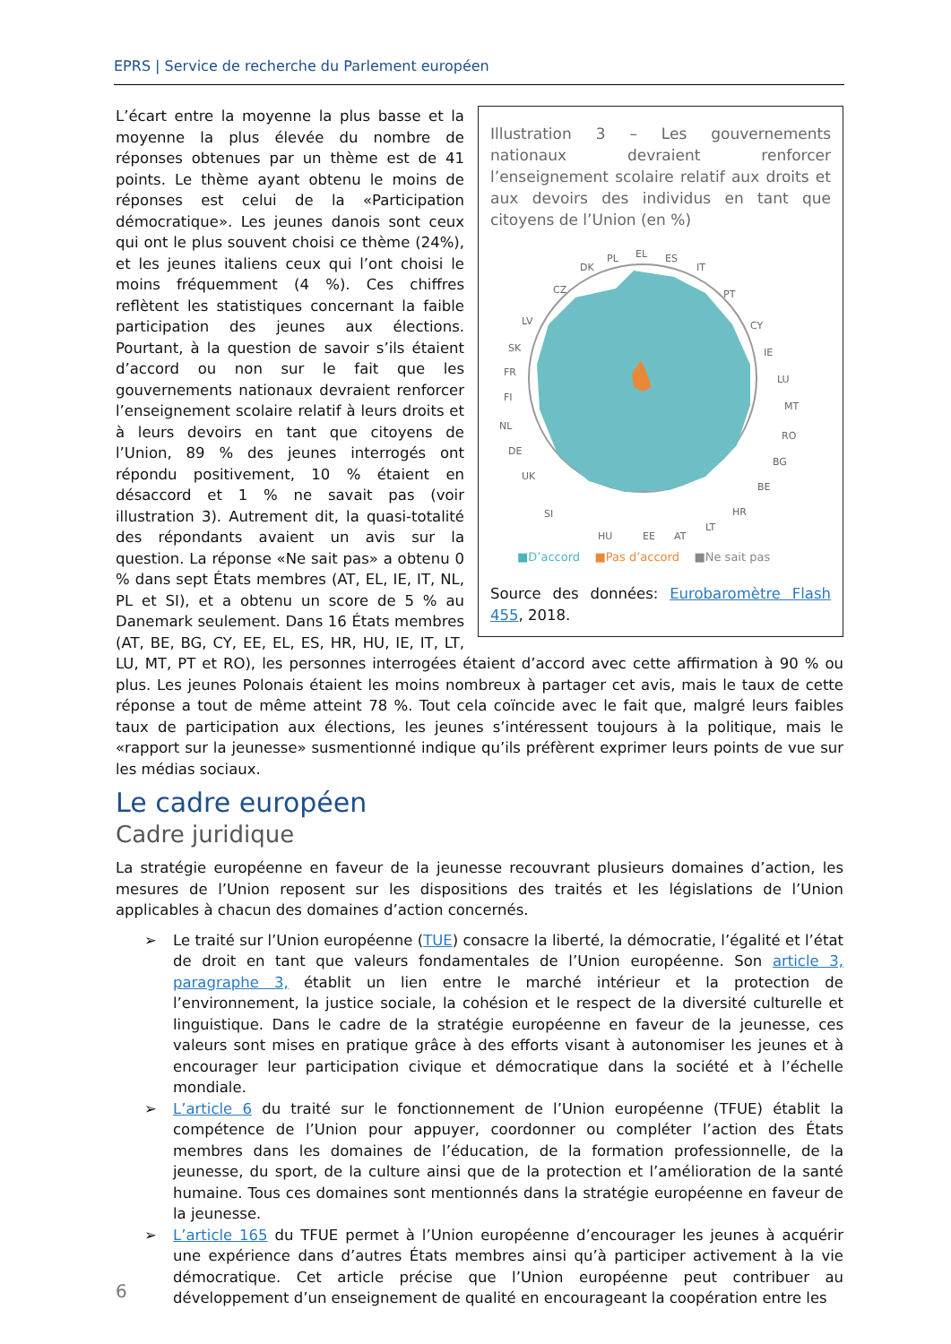EPRS | Service de recherche du Parlement européen
Illustration 3 – Les gouvernements nationaux devraient renforcer l’enseignement scolaire relatif aux droits et aux devoirs des individus en tant que citoyens de l’Union (en %)
EL
PL
DK
CZ
ES
IT
PT
CY
IE
LU
MT
RO
BG
BE
HR
LV
SK
FR
FI
NL
DE
UK
SI
LT
AT
EE
HU
■D’accord ■Pas d’accord ■Ne sait pas
Source des données: Eurobaromètre Flash 455, 2018.
L’écart entre la moyenne la plus basse et la moyenne la plus élevée du nombre de réponses obtenues par un thème est de 41 points. Le thème ayant obtenu le moins de réponses est celui de la «Participation démocratique». Les jeunes danois sont ceux qui ont le plus souvent choisi ce thème (24%), et les jeunes italiens ceux qui l’ont choisi le moins fréquemment (4 %). Ces chiffres reflètent les statistiques concernant la faible participation des jeunes aux élections. Pourtant, à la question de savoir s’ils étaient d’accord ou non sur le fait que les gouvernements nationaux devraient renforcer l’enseignement scolaire relatif à leurs droits et à leurs devoirs en tant que citoyens de l’Union, 89 % des jeunes interrogés ont répondu positivement, 10 % étaient en désaccord et 1 % ne savait pas (voir illustration 3). Autrement dit, la quasi-totalité des répondants avaient un avis sur la question. La réponse «Ne sait pas» a obtenu 0 % dans sept États membres (AT, EL, IE, IT, NL, PL et SI), et a obtenu un score de 5 % au Danemark seulement. Dans 16 États membres (AT, BE, BG, CY, EE, EL, ES, HR, HU, IE, IT, LT, LU, MT, PT et RO), les personnes interrogées étaient d’accord avec cette affirmation à 90 % ou plus. Les jeunes Polonais étaient les moins nombreux à partager cet avis, mais le taux de cette réponse a tout de même atteint 78 %. Tout cela coïncide avec le fait que, malgré leurs faibles taux de participation aux élections, les jeunes s’intéressent toujours à la politique, mais le «rapport sur la jeunesse» susmentionné indique qu’ils préfèrent exprimer leurs points de vue sur les médias sociaux.
Le cadre européen
Cadre juridique
La stratégie européenne en faveur de la jeunesse recouvrant plusieurs domaines d’action, les mesures de l’Union reposent sur les dispositions des traités et les législations de l’Union applicables à chacun des domaines d’action concernés.
➢ Le traité sur l’Union européenne (TUE) consacre la liberté, la démocratie, l’égalité et l’état de droit en tant que valeurs fondamentales de l’Union européenne. Son article 3, paragraphe 3, établit un lien entre le marché intérieur et la protection de l’environnement, la justice sociale, la cohésion et le respect de la diversité culturelle et linguistique. Dans le cadre de la stratégie européenne en faveur de la jeunesse, ces valeurs sont mises en pratique grâce à des efforts visant à autonomiser les jeunes et à encourager leur participation civique et démocratique dans la société et à l’échelle mondiale.
➢ L’article 6 du traité sur le fonctionnement de l’Union européenne (TFUE) établit la compétence de l’Union pour appuyer, coordonner ou compléter l’action des États membres dans les domaines de l’éducation, de la formation professionnelle, de la jeunesse, du sport, de la culture ainsi que de la protection et l’amélioration de la santé humaine. Tous ces domaines sont mentionnés dans la stratégie européenne en faveur de la jeunesse.
➢ L’article 165 du TFUE permet à l’Union européenne d’encourager les jeunes à acquérir une expérience dans d’autres États membres ainsi qu’à participer activement à la vie démocratique. Cet article précise que l’Union européenne peut contribuer au développement d’un enseignement de qualité en encourageant la coopération entre les
6